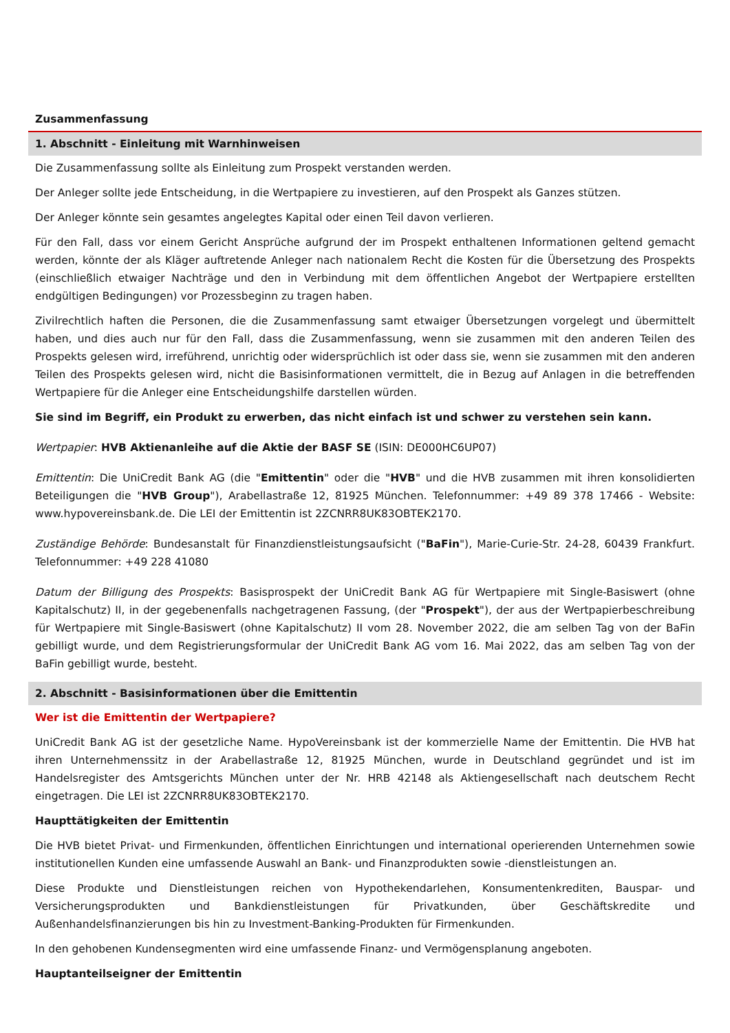Zusammenfassung
1. Abschnitt - Einleitung mit Warnhinweisen
Die Zusammenfassung sollte als Einleitung zum Prospekt verstanden werden.
Der Anleger sollte jede Entscheidung, in die Wertpapiere zu investieren, auf den Prospekt als Ganzes stützen.
Der Anleger könnte sein gesamtes angelegtes Kapital oder einen Teil davon verlieren.
Für den Fall, dass vor einem Gericht Ansprüche aufgrund der im Prospekt enthaltenen Informationen geltend gemacht werden, könnte der als Kläger auftretende Anleger nach nationalem Recht die Kosten für die Übersetzung des Prospekts (einschließlich etwaiger Nachträge und den in Verbindung mit dem öffentlichen Angebot der Wertpapiere erstellten endgültigen Bedingungen) vor Prozessbeginn zu tragen haben.
Zivilrechtlich haften die Personen, die die Zusammenfassung samt etwaiger Übersetzungen vorgelegt und übermittelt haben, und dies auch nur für den Fall, dass die Zusammenfassung, wenn sie zusammen mit den anderen Teilen des Prospekts gelesen wird, irreführend, unrichtig oder widersprüchlich ist oder dass sie, wenn sie zusammen mit den anderen Teilen des Prospekts gelesen wird, nicht die Basisinformationen vermittelt, die in Bezug auf Anlagen in die betreffenden Wertpapiere für die Anleger eine Entscheidungshilfe darstellen würden.
Sie sind im Begriff, ein Produkt zu erwerben, das nicht einfach ist und schwer zu verstehen sein kann.
Wertpapier: HVB Aktienanleihe auf die Aktie der BASF SE (ISIN: DE000HC6UP07)
Emittentin: Die UniCredit Bank AG (die "Emittentin" oder die "HVB" und die HVB zusammen mit ihren konsolidierten Beteiligungen die "HVB Group"), Arabellastraße 12, 81925 München. Telefonnummer: +49 89 378 17466 - Website: www.hypovereinsbank.de. Die LEI der Emittentin ist 2ZCNRR8UK83OBTEK2170.
Zuständige Behörde: Bundesanstalt für Finanzdienstleistungsaufsicht ("BaFin"), Marie-Curie-Str. 24-28, 60439 Frankfurt. Telefonnummer: +49 228 41080
Datum der Billigung des Prospekts: Basisprospekt der UniCredit Bank AG für Wertpapiere mit Single-Basiswert (ohne Kapitalschutz) II, in der gegebenenfalls nachgetragenen Fassung, (der "Prospekt"), der aus der Wertpapierbeschreibung für Wertpapiere mit Single-Basiswert (ohne Kapitalschutz) II vom 28. November 2022, die am selben Tag von der BaFin gebilligt wurde, und dem Registrierungsformular der UniCredit Bank AG vom 16. Mai 2022, das am selben Tag von der BaFin gebilligt wurde, besteht.
2. Abschnitt - Basisinformationen über die Emittentin
Wer ist die Emittentin der Wertpapiere?
UniCredit Bank AG ist der gesetzliche Name. HypoVereinsbank ist der kommerzielle Name der Emittentin. Die HVB hat ihren Unternehmenssitz in der Arabellastraße 12, 81925 München, wurde in Deutschland gegründet und ist im Handelsregister des Amtsgerichts München unter der Nr. HRB 42148 als Aktiengesellschaft nach deutschem Recht eingetragen. Die LEI ist 2ZCNRR8UK83OBTEK2170.
Haupttätigkeiten der Emittentin
Die HVB bietet Privat- und Firmenkunden, öffentlichen Einrichtungen und international operierenden Unternehmen sowie institutionellen Kunden eine umfassende Auswahl an Bank- und Finanzprodukten sowie -dienstleistungen an.
Diese Produkte und Dienstleistungen reichen von Hypothekendarlehen, Konsumentenkrediten, Bauspar- und Versicherungsprodukten und Bankdienstleistungen für Privatkunden, über Geschäftskredite und Außenhandelsfinanzierungen bis hin zu Investment-Banking-Produkten für Firmenkunden.
In den gehobenen Kundensegmenten wird eine umfassende Finanz- und Vermögensplanung angeboten.
Hauptanteilseigner der Emittentin